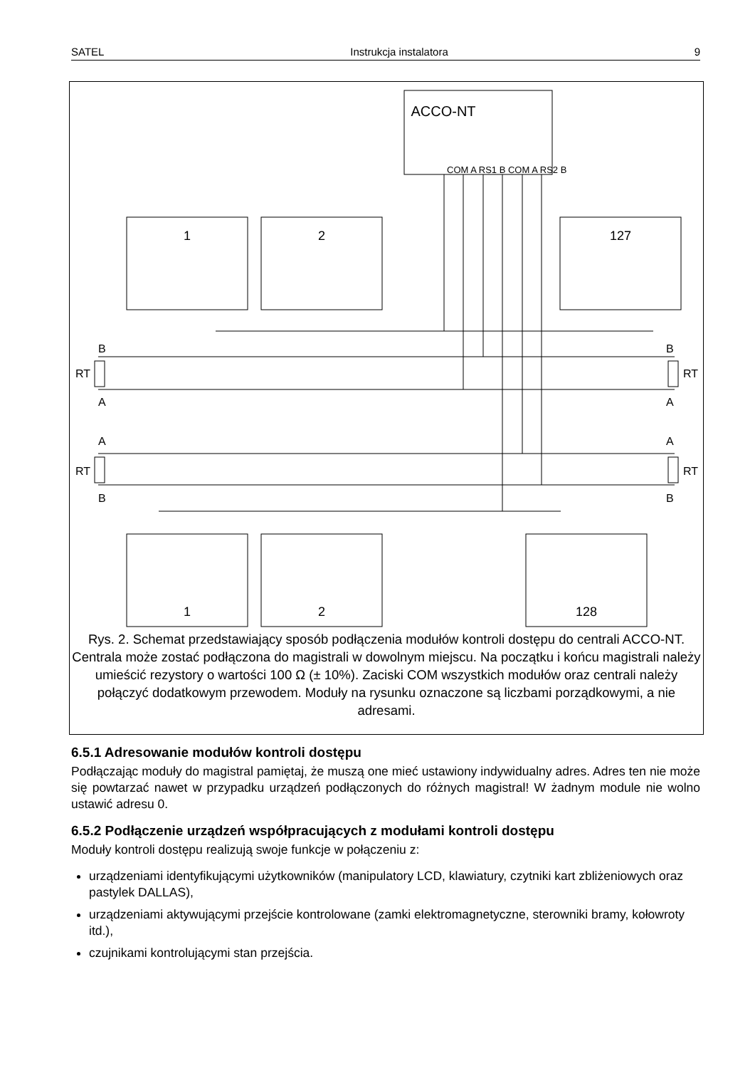SATEL Instrukcja instalatora 9
ACCO-NT
1
2
127
1
2
128
COM A RS1 B COM A RS2 B
B
A
A
B
B
A
A
B
RT
RT
RT
RT
Rys. 2. Schemat przedstawiający sposób podłączenia modułów kontroli dostępu do centrali ACCO-NT. Centrala może zostać podłączona do magistrali w dowolnym miejscu. Na początku i końcu magistrali należy umieścić rezystory o wartości 100 Ω (± 10%). Zaciski COM wszystkich modułów oraz centrali należy połączyć dodatkowym przewodem. Moduły na rysunku oznaczone są liczbami porządkowymi, a nie adresami.
6.5.1 Adresowanie modułów kontroli dostępu
Podłączając moduły do magistral pamiętaj, że muszą one mieć ustawiony indywidualny adres. Adres ten nie może się powtarzać nawet w przypadku urządzeń podłączonych do różnych magistral! W żadnym module nie wolno ustawić adresu 0.
6.5.2 Podłączenie urządzeń współpracujących z modułami kontroli dostępu
Moduły kontroli dostępu realizują swoje funkcje w połączeniu z:
urządzeniami identyfikującymi użytkowników (manipulatory LCD, klawiatury, czytniki kart zbliżeniowych oraz pastylek DALLAS),
urządzeniami aktywującymi przejście kontrolowane (zamki elektromagnetyczne, sterowniki bramy, kołowroty itd.),
czujnikami kontrolującymi stan przejścia.